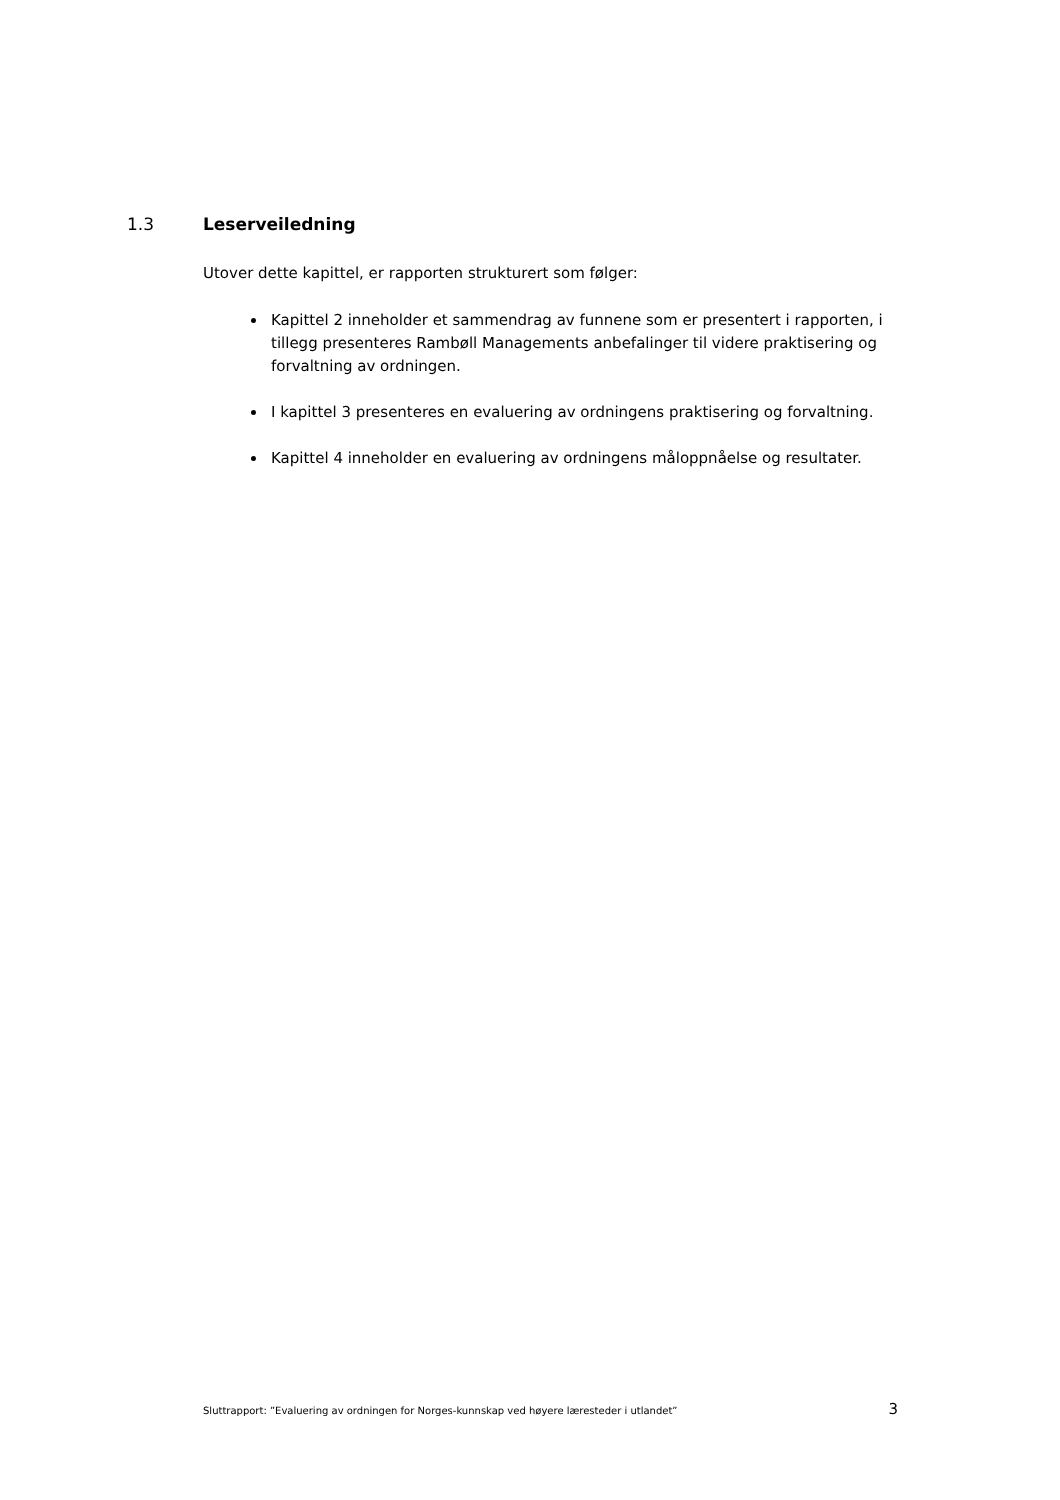1.3 Leserveiledning
Utover dette kapittel, er rapporten strukturert som følger:
Kapittel 2 inneholder et sammendrag av funnene som er presentert i rapporten, i tillegg presenteres Rambøll Managements anbefalinger til videre praktisering og forvaltning av ordningen.
I kapittel 3 presenteres en evaluering av ordningens praktisering og forvaltning.
Kapittel 4 inneholder en evaluering av ordningens måloppnåelse og resultater.
Sluttrapport: ”Evaluering av ordningen for Norges-kunnskap ved høyere læresteder i utlandet” 3